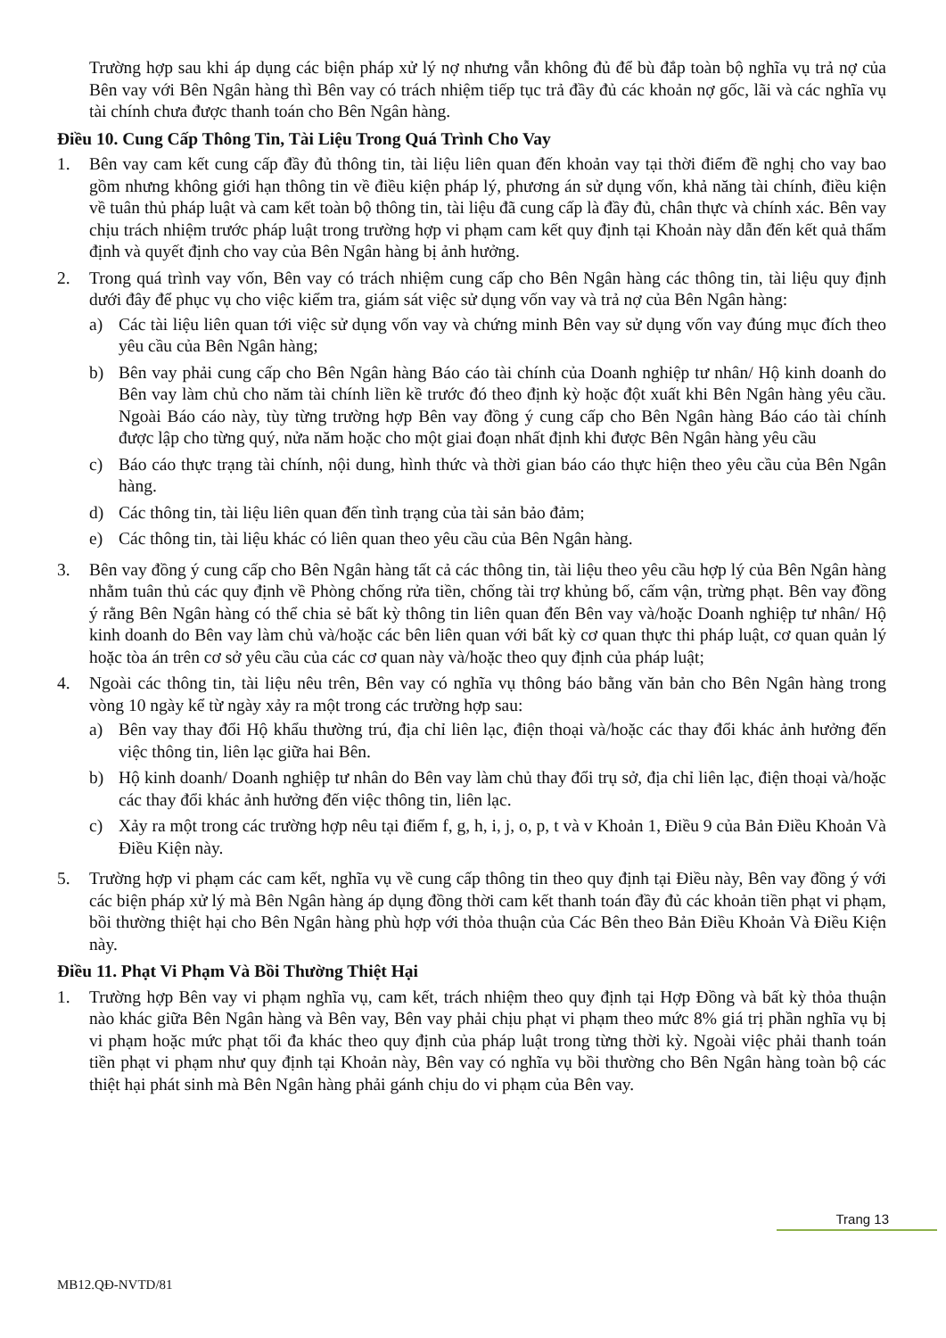Trường hợp sau khi áp dụng các biện pháp xử lý nợ nhưng vẫn không đủ để bù đắp toàn bộ nghĩa vụ trả nợ của Bên vay với Bên Ngân hàng thì Bên vay có trách nhiệm tiếp tục trả đầy đủ các khoản nợ gốc, lãi và các nghĩa vụ tài chính chưa được thanh toán cho Bên Ngân hàng.
Điều 10. Cung Cấp Thông Tin, Tài Liệu Trong Quá Trình Cho Vay
1. Bên vay cam kết cung cấp đầy đủ thông tin, tài liệu liên quan đến khoản vay tại thời điểm đề nghị cho vay bao gồm nhưng không giới hạn thông tin về điều kiện pháp lý, phương án sử dụng vốn, khả năng tài chính, điều kiện về tuân thủ pháp luật và cam kết toàn bộ thông tin, tài liệu đã cung cấp là đầy đủ, chân thực và chính xác. Bên vay chịu trách nhiệm trước pháp luật trong trường hợp vi phạm cam kết quy định tại Khoản này dẫn đến kết quả thẩm định và quyết định cho vay của Bên Ngân hàng bị ảnh hưởng.
2. Trong quá trình vay vốn, Bên vay có trách nhiệm cung cấp cho Bên Ngân hàng các thông tin, tài liệu quy định dưới đây để phục vụ cho việc kiểm tra, giám sát việc sử dụng vốn vay và trả nợ của Bên Ngân hàng:
a) Các tài liệu liên quan tới việc sử dụng vốn vay và chứng minh Bên vay sử dụng vốn vay đúng mục đích theo yêu cầu của Bên Ngân hàng;
b) Bên vay phải cung cấp cho Bên Ngân hàng Báo cáo tài chính của Doanh nghiệp tư nhân/ Hộ kinh doanh do Bên vay làm chủ cho năm tài chính liền kề trước đó theo định kỳ hoặc đột xuất khi Bên Ngân hàng yêu cầu. Ngoài Báo cáo này, tùy từng trường hợp Bên vay đồng ý cung cấp cho Bên Ngân hàng Báo cáo tài chính được lập cho từng quý, nửa năm hoặc cho một giai đoạn nhất định khi được Bên Ngân hàng yêu cầu
c) Báo cáo thực trạng tài chính, nội dung, hình thức và thời gian báo cáo thực hiện theo yêu cầu của Bên Ngân hàng.
d) Các thông tin, tài liệu liên quan đến tình trạng của tài sản bảo đảm;
e) Các thông tin, tài liệu khác có liên quan theo yêu cầu của Bên Ngân hàng.
3. Bên vay đồng ý cung cấp cho Bên Ngân hàng tất cả các thông tin, tài liệu theo yêu cầu hợp lý của Bên Ngân hàng nhằm tuân thủ các quy định về Phòng chống rửa tiền, chống tài trợ khủng bố, cấm vận, trừng phạt. Bên vay đồng ý rằng Bên Ngân hàng có thể chia sẻ bất kỳ thông tin liên quan đến Bên vay và/hoặc Doanh nghiệp tư nhân/ Hộ kinh doanh do Bên vay làm chủ và/hoặc các bên liên quan với bất kỳ cơ quan thực thi pháp luật, cơ quan quản lý hoặc tòa án trên cơ sở yêu cầu của các cơ quan này và/hoặc theo quy định của pháp luật;
4. Ngoài các thông tin, tài liệu nêu trên, Bên vay có nghĩa vụ thông báo bằng văn bản cho Bên Ngân hàng trong vòng 10 ngày kể từ ngày xảy ra một trong các trường hợp sau:
a) Bên vay thay đổi Hộ khẩu thường trú, địa chỉ liên lạc, điện thoại và/hoặc các thay đổi khác ảnh hưởng đến việc thông tin, liên lạc giữa hai Bên.
b) Hộ kinh doanh/ Doanh nghiệp tư nhân do Bên vay làm chủ thay đổi trụ sở, địa chỉ liên lạc, điện thoại và/hoặc các thay đổi khác ảnh hưởng đến việc thông tin, liên lạc.
c) Xảy ra một trong các trường hợp nêu tại điểm f, g, h, i, j, o, p, t và v Khoản 1, Điều 9 của Bản Điều Khoản Và Điều Kiện này.
5. Trường hợp vi phạm các cam kết, nghĩa vụ về cung cấp thông tin theo quy định tại Điều này, Bên vay đồng ý với các biện pháp xử lý mà Bên Ngân hàng áp dụng đồng thời cam kết thanh toán đầy đủ các khoản tiền phạt vi phạm, bồi thường thiệt hại cho Bên Ngân hàng phù hợp với thỏa thuận của Các Bên theo Bản Điều Khoản Và Điều Kiện này.
Điều 11. Phạt Vi Phạm Và Bồi Thường Thiệt Hại
1. Trường hợp Bên vay vi phạm nghĩa vụ, cam kết, trách nhiệm theo quy định tại Hợp Đồng và bất kỳ thỏa thuận nào khác giữa Bên Ngân hàng và Bên vay, Bên vay phải chịu phạt vi phạm theo mức 8% giá trị phần nghĩa vụ bị vi phạm hoặc mức phạt tối đa khác theo quy định của pháp luật trong từng thời kỳ. Ngoài việc phải thanh toán tiền phạt vi phạm như quy định tại Khoản này, Bên vay có nghĩa vụ bồi thường cho Bên Ngân hàng toàn bộ các thiệt hại phát sinh mà Bên Ngân hàng phải gánh chịu do vi phạm của Bên vay.
Trang 13
MB12.QĐ-NVTD/81